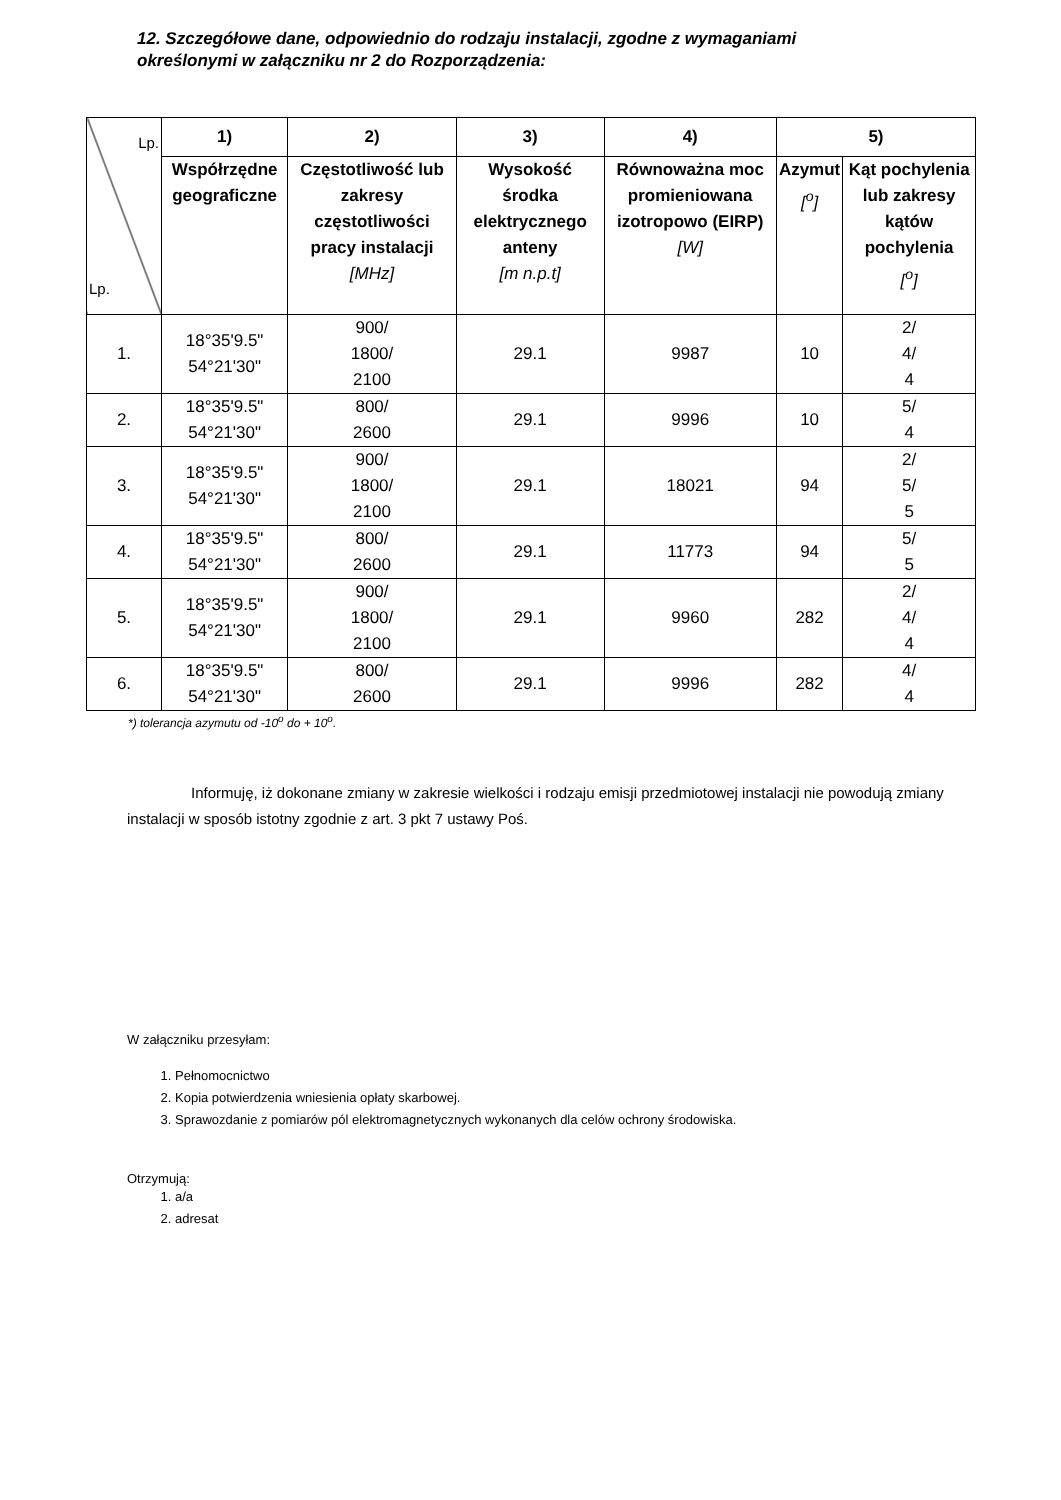12. Szczegółowe dane, odpowiednio do rodzaju instalacji, zgodne z wymaganiami
określonymi w załączniku nr 2 do Rozporządzenia:
| Lp. Lp. | 1) | 2) | 3) | 4) | 5) | |
| | Współrzędne geograficzne | Częstotliwość lub zakresy częstotliwości pracy instalacji [MHz] | Wysokość środka elektrycznego anteny [m n.p.t] | Równoważna moc promieniowana izotropowo (EIRP) [W] | Azymut [<sup>o</sup>] | Kąt pochylenia lub zakresy kątów pochylenia [<sup>o</sup>] |
| 1. | 18°35'9.5" 54°21'30" | 900/ 1800/ 2100 | 29.1 | 9987 | 10 | 2/ 4/ 4 |
| 2. | 18°35'9.5" 54°21'30" | 800/ 2600 | 29.1 | 9996 | 10 | 5/ 4 |
| 3. | 18°35'9.5" 54°21'30" | 900/ 1800/ 2100 | 29.1 | 18021 | 94 | 2/ 5/ 5 |
| 4. | 18°35'9.5" 54°21'30" | 800/ 2600 | 29.1 | 11773 | 94 | 5/ 5 |
| 5. | 18°35'9.5" 54°21'30" | 900/ 1800/ 2100 | 29.1 | 9960 | 282 | 2/ 4/ 4 |
| 6. | 18°35'9.5" 54°21'30" | 800/ 2600 | 29.1 | 9996 | 282 | 4/ 4 |
*) tolerancja azymutu od -10<sup>o</sup> do + 10<sup>o</sup>.
Informuję, iż dokonane zmiany w zakresie wielkości i rodzaju emisji przedmiotowej instalacji nie powodują zmiany instalacji w sposób istotny zgodnie z art. 3 pkt 7 ustawy Poś.
W załączniku przesyłam:
1. Pełnomocnictwo
2. Kopia potwierdzenia wniesienia opłaty skarbowej.
3. Sprawozdanie z pomiarów pól elektromagnetycznych wykonanych dla celów ochrony środowiska.
Otrzymują:
1. a/a
2. adresat